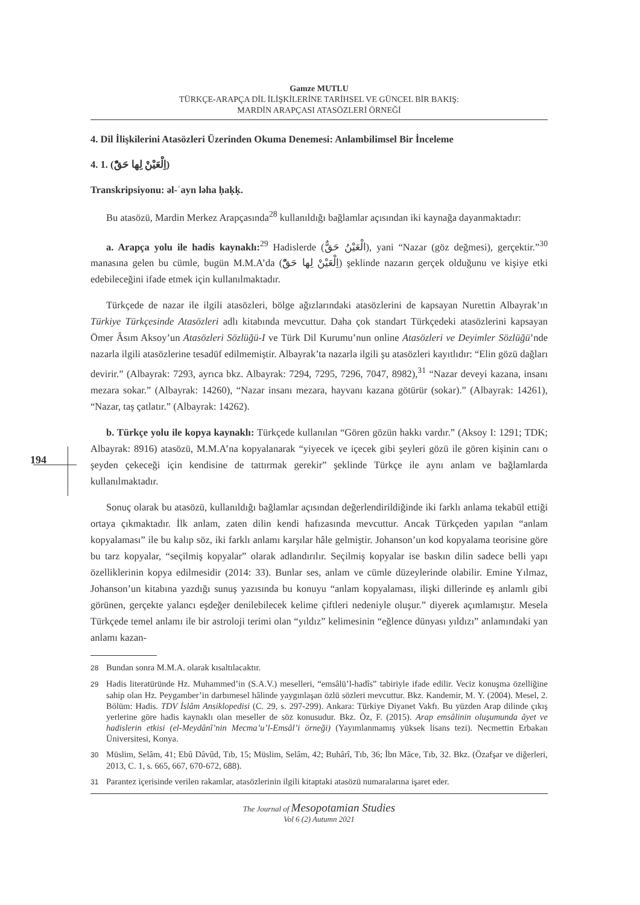194
Gamze MUTLU
TÜRKÇE-ARAPÇA DİL İLİŞKİLERİNE TARİHSEL VE GÜNCEL BİR BAKIŞ:
MARDİN ARAPÇASI ATASÖZLERİ ÖRNEĞİ
4. Dil İlişkilerini Atasözleri Üzerinden Okuma Denemesi: Anlambilimsel Bir İnceleme
4. 1. (اِلْعَيْنْ لِها حَقّْ)
Transkripsiyonu: əl-ʿayn ləha ḥaḳḳ.
Bu atasözü, Mardin Merkez Arapçasında<sup>28</sup> kullanıldığı bağlamlar açısından iki kaynağa dayanmaktadır:
a. Arapça yolu ile hadis kaynaklı:<sup>29</sup> Hadislerde (الْعَيْنُ حَقٌّ), yani “Nazar (göz değmesi), gerçektir.”<sup>30</sup> manasına gelen bu cümle, bugün M.M.A’da (اِلْعَيْنْ لِها حَقّْ) şeklinde nazarın gerçek olduğunu ve kişiye etki edebileceğini ifade etmek için kullanılmaktadır.
Türkçede de nazar ile ilgili atasözleri, bölge ağızlarındaki atasözlerini de kapsayan Nurettin Albayrak’ın Türkiye Türkçesinde Atasözleri adlı kitabında mevcuttur. Daha çok standart Türkçedeki atasözlerini kapsayan Ömer Âsım Aksoy’un Atasözleri Sözlüğü-I ve Türk Dil Kurumu’nun online Atasözleri ve Deyimler Sözlüğü’nde nazarla ilgili atasözlerine tesadüf edilmemiştir. Albayrak’ta nazarla ilgili şu atasözleri kayıtlıdır: “Elin gözü dağları devirir.” (Albayrak: 7293, ayrıca bkz. Albayrak: 7294, 7295, 7296, 7047, 8982),<sup>31</sup> “Nazar deveyi kazana, insanı mezara sokar.” (Albayrak: 14260), “Nazar insanı mezara, hayvanı kazana götürür (sokar).” (Albayrak: 14261), “Nazar, taş çatlatır.” (Albayrak: 14262).
b. Türkçe yolu ile kopya kaynaklı: Türkçede kullanılan “Gören gözün hakkı vardır.” (Aksoy I: 1291; TDK; Albayrak: 8916) atasözü, M.M.A’na kopyalanarak “yiyecek ve içecek gibi şeyleri gözü ile gören kişinin canı o şeyden çekeceği için kendisine de tattırmak gerekir” şeklinde Türkçe ile aynı anlam ve bağlamlarda kullanılmaktadır.
Sonuç olarak bu atasözü, kullanıldığı bağlamlar açısından değerlendirildiğinde iki farklı anlama tekabül ettiği ortaya çıkmaktadır. İlk anlam, zaten dilin kendi hafızasında mevcuttur. Ancak Türkçeden yapılan “anlam kopyalaması” ile bu kalıp söz, iki farklı anlamı karşılar hâle gelmiştir. Johanson’un kod kopyalama teorisine göre bu tarz kopyalar, “seçilmiş kopyalar” olarak adlandırılır. Seçilmiş kopyalar ise baskın dilin sadece belli yapı özelliklerinin kopya edilmesidir (2014: 33). Bunlar ses, anlam ve cümle düzeylerinde olabilir. Emine Yılmaz, Johanson’un kitabına yazdığı sunuş yazısında bu konuyu “anlam kopyalaması, ilişki dillerinde eş anlamlı gibi görünen, gerçekte yalancı eşdeğer denilebilecek kelime çiftleri nedeniyle oluşur.” diyerek açımlamıştır. Mesela Türkçede temel anlamı ile bir astroloji terimi olan “yıldız” kelimesinin “eğlence dünyası yıldızı” anlamındaki yan anlamı kazan-
28 Bundan sonra M.M.A. olarak kısaltılacaktır.
29 Hadis literatüründe Hz. Muhammed’in (S.A.V.) meselleri, “emsâlü’l-hadîs” tabiriyle ifade edilir. Veciz konuşma özelliğine sahip olan Hz. Peygamber’in darbımesel hâlinde yaygınlaşan özlü sözleri mevcuttur. Bkz. Kandemir, M. Y. (2004). Mesel, 2. Bölüm: Hadis. TDV İslâm Ansiklopedisi (C. 29, s. 297-299). Ankara: Türkiye Diyanet Vakfı. Bu yüzden Arap dilinde çıkış yerlerine göre hadis kaynaklı olan meseller de söz konusudur. Bkz. Öz, F. (2015). Arap emsâlinin oluşumunda âyet ve hadislerin etkisi (el-Meydânî’nin Mecma’u’l-Emsâl’i örneği) (Yayımlanmamış yüksek lisans tezi). Necmettin Erbakan Üniversitesi, Konya.
30 Müslim, Selâm, 41; Ebû Dâvûd, Tıb, 15; Müslim, Selâm, 42; Buhârî, Tıb, 36; İbn Mâce, Tıb, 32. Bkz. (Özafşar ve diğerleri, 2013, C. 1, s. 665, 667, 670-672, 688).
31 Parantez içerisinde verilen rakamlar, atasözlerinin ilgili kitaptaki atasözü numaralarına işaret eder.
The Journal of Mesopotamian Studies
Vol 6 (2) Autumn 2021